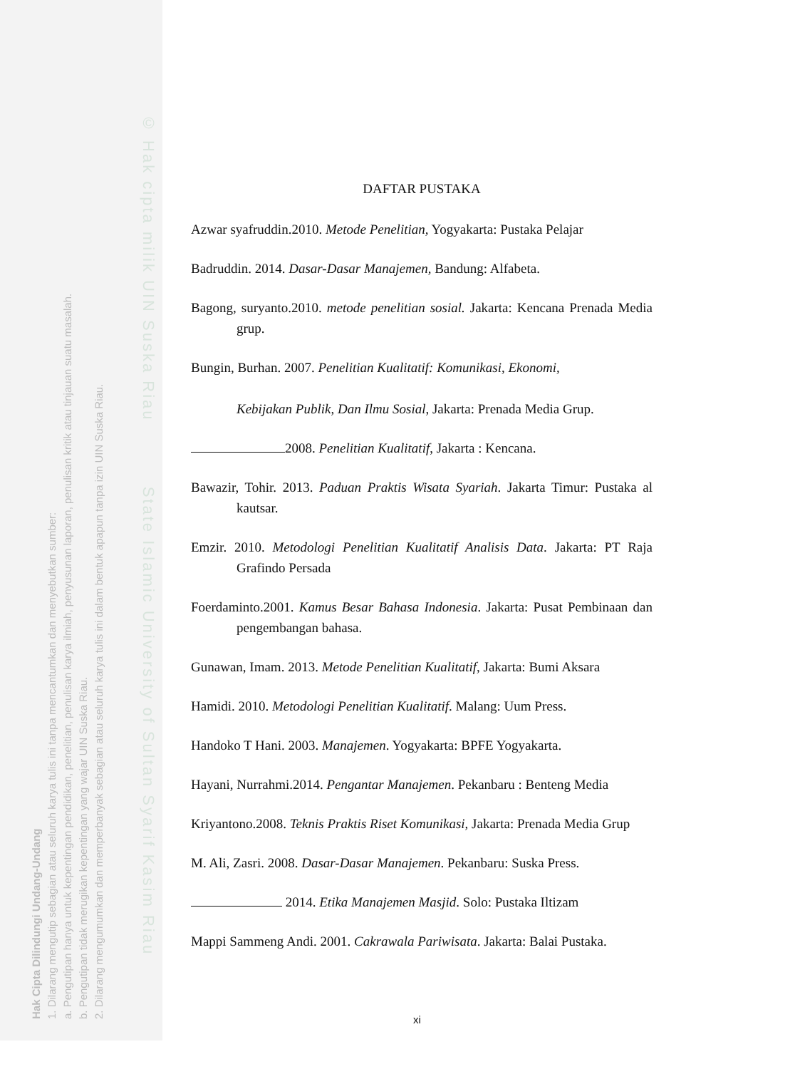© Hak cipta milik UIN Suska Riau State Islamic University of Sultan Syarif Kasim Riau
Hak Cipta Dilindungi Undang-Undang
1. Dilarang mengutip sebagian atau seluruh karya tulis ini tanpa mencantumkan dan menyebutkan sumber:
a. Pengutipan hanya untuk kepentingan pendidikan, penelitian, penulisan karya ilmiah, penyusunan laporan, penulisan kritik atau tinjauan suatu masalah.
b. Pengutipan tidak merugikan kepentingan yang wajar UIN Suska Riau.
2. Dilarang mengumumkan dan memperbanyak sebagian atau seluruh karya tulis ini dalam bentuk apapun tanpa izin UIN Suska Riau.
DAFTAR PUSTAKA
Azwar syafruddin.2010. Metode Penelitian, Yogyakarta: Pustaka Pelajar
Badruddin. 2014. Dasar-Dasar Manajemen, Bandung: Alfabeta.
Bagong, suryanto.2010. metode penelitian sosial. Jakarta: Kencana Prenada Media grup.
Bungin, Burhan. 2007. Penelitian Kualitatif: Komunikasi, Ekonomi,
Kebijakan Publik, Dan Ilmu Sosial, Jakarta: Prenada Media Grup.
2008. Penelitian Kualitatif, Jakarta : Kencana.
Bawazir, Tohir. 2013. Paduan Praktis Wisata Syariah. Jakarta Timur: Pustaka al kautsar.
Emzir. 2010. Metodologi Penelitian Kualitatif Analisis Data. Jakarta: PT Raja Grafindo Persada
Foerdaminto.2001. Kamus Besar Bahasa Indonesia. Jakarta: Pusat Pembinaan dan pengembangan bahasa.
Gunawan, Imam. 2013. Metode Penelitian Kualitatif, Jakarta: Bumi Aksara
Hamidi. 2010. Metodologi Penelitian Kualitatif. Malang: Uum Press.
Handoko T Hani. 2003. Manajemen. Yogyakarta: BPFE Yogyakarta.
Hayani, Nurrahmi.2014. Pengantar Manajemen. Pekanbaru : Benteng Media
Kriyantono.2008. Teknis Praktis Riset Komunikasi, Jakarta: Prenada Media Grup
M. Ali, Zasri. 2008. Dasar-Dasar Manajemen. Pekanbaru: Suska Press.
2014. Etika Manajemen Masjid. Solo: Pustaka Iltizam
Mappi Sammeng Andi. 2001. Cakrawala Pariwisata. Jakarta: Balai Pustaka.
xi